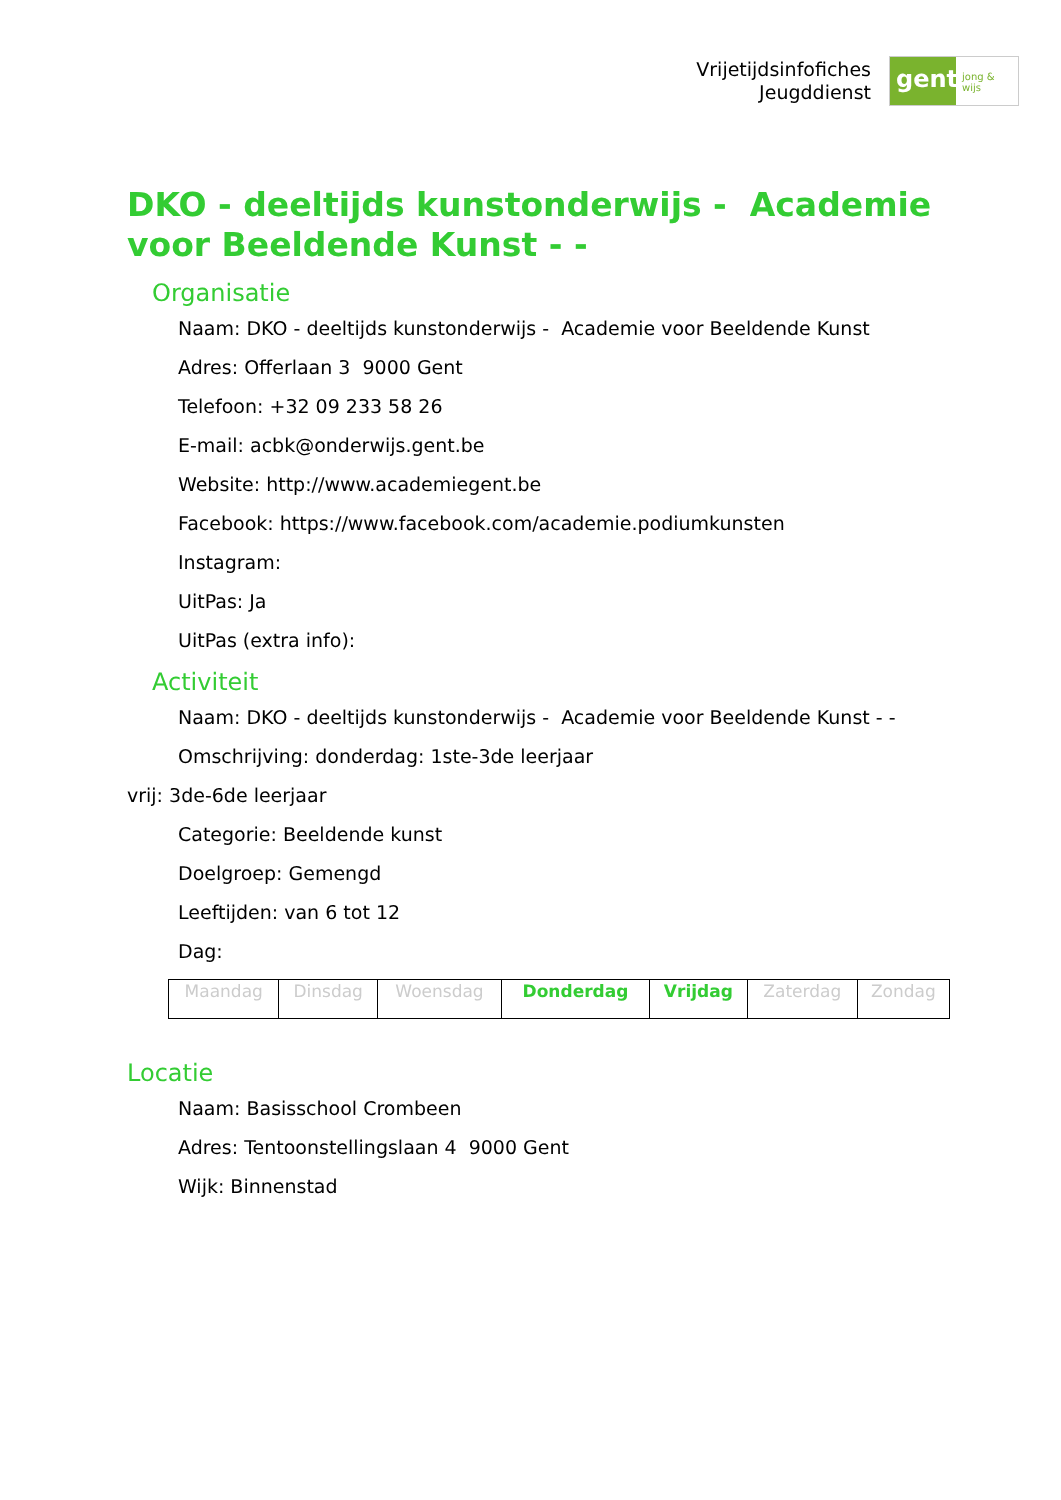Vrijetijdsinfofiches
Jeugddienst
gent:
jong & wijs
DKO - deeltijds kunstonderwijs - Academie voor Beeldende Kunst - -
Organisatie
Naam: DKO - deeltijds kunstonderwijs - Academie voor Beeldende Kunst
Adres: Offerlaan 3 9000 Gent
Telefoon: +32 09 233 58 26
E-mail: acbk@onderwijs.gent.be
Website: http://www.academiegent.be
Facebook: https://www.facebook.com/academie.podiumkunsten
Instagram:
UitPas: Ja
UitPas (extra info):
Activiteit
Naam: DKO - deeltijds kunstonderwijs - Academie voor Beeldende Kunst - -
Omschrijving: donderdag: 1ste-3de leerjaar
vrij: 3de-6de leerjaar
Categorie: Beeldende kunst
Doelgroep: Gemengd
Leeftijden: van 6 tot 12
Dag:
| Maandag | Dinsdag | Woensdag | Donderdag | Vrijdag | Zaterdag | Zondag |
Locatie
Naam: Basisschool Crombeen
Adres: Tentoonstellingslaan 4 9000 Gent
Wijk: Binnenstad